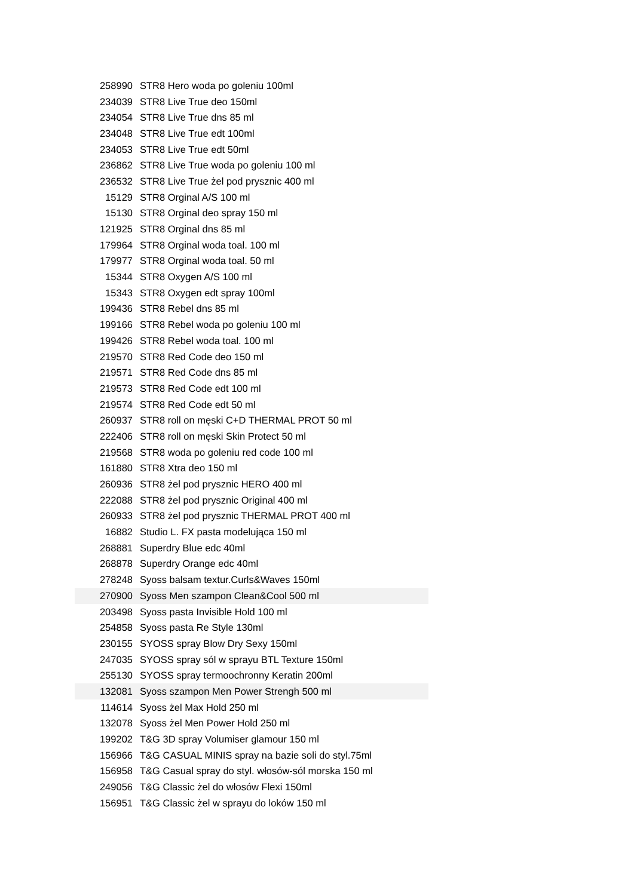| 258990 | STR8 Hero woda po goleniu 100ml |
| 234039 | STR8 Live True deo 150ml |
| 234054 | STR8 Live True dns 85 ml |
| 234048 | STR8 Live True edt 100ml |
| 234053 | STR8 Live True edt 50ml |
| 236862 | STR8 Live True woda po goleniu 100 ml |
| 236532 | STR8 Live True żel pod prysznic 400 ml |
| 15129 | STR8 Orginal A/S 100 ml |
| 15130 | STR8 Orginal deo spray 150 ml |
| 121925 | STR8 Orginal dns 85 ml |
| 179964 | STR8 Orginal woda toal. 100 ml |
| 179977 | STR8 Orginal woda toal. 50 ml |
| 15344 | STR8 Oxygen A/S 100 ml |
| 15343 | STR8 Oxygen edt spray 100ml |
| 199436 | STR8 Rebel dns 85 ml |
| 199166 | STR8 Rebel woda po goleniu 100 ml |
| 199426 | STR8 Rebel woda toal. 100 ml |
| 219570 | STR8 Red Code deo 150 ml |
| 219571 | STR8 Red Code dns 85 ml |
| 219573 | STR8 Red Code edt 100 ml |
| 219574 | STR8 Red Code edt 50 ml |
| 260937 | STR8 roll on męski C+D THERMAL PROT 50 ml |
| 222406 | STR8 roll on męski Skin Protect 50 ml |
| 219568 | STR8 woda po goleniu red code 100 ml |
| 161880 | STR8 Xtra deo 150 ml |
| 260936 | STR8 żel pod prysznic HERO 400 ml |
| 222088 | STR8 żel pod prysznic Original 400 ml |
| 260933 | STR8 żel pod prysznic THERMAL PROT 400 ml |
| 16882 | Studio L. FX pasta modelująca 150 ml |
| 268881 | Superdry Blue edc 40ml |
| 268878 | Superdry Orange edc 40ml |
| 278248 | Syoss balsam textur.Curls&Waves 150ml |
| 270900 | Syoss Men szampon Clean&Cool 500 ml |
| 203498 | Syoss pasta Invisible Hold 100 ml |
| 254858 | Syoss pasta Re Style 130ml |
| 230155 | SYOSS spray Blow Dry Sexy 150ml |
| 247035 | SYOSS spray sól w sprayu BTL Texture 150ml |
| 255130 | SYOSS spray termoochronny Keratin 200ml |
| 132081 | Syoss szampon Men Power Strengh 500 ml |
| 114614 | Syoss żel Max Hold 250 ml |
| 132078 | Syoss żel Men Power Hold 250 ml |
| 199202 | T&G 3D spray Volumiser glamour 150 ml |
| 156966 | T&G CASUAL MINIS spray na bazie soli do styl.75ml |
| 156958 | T&G Casual spray do styl. włosów-sól morska 150 ml |
| 249056 | T&G Classic żel do włosów Flexi 150ml |
| 156951 | T&G Classic żel w sprayu do loków 150 ml |